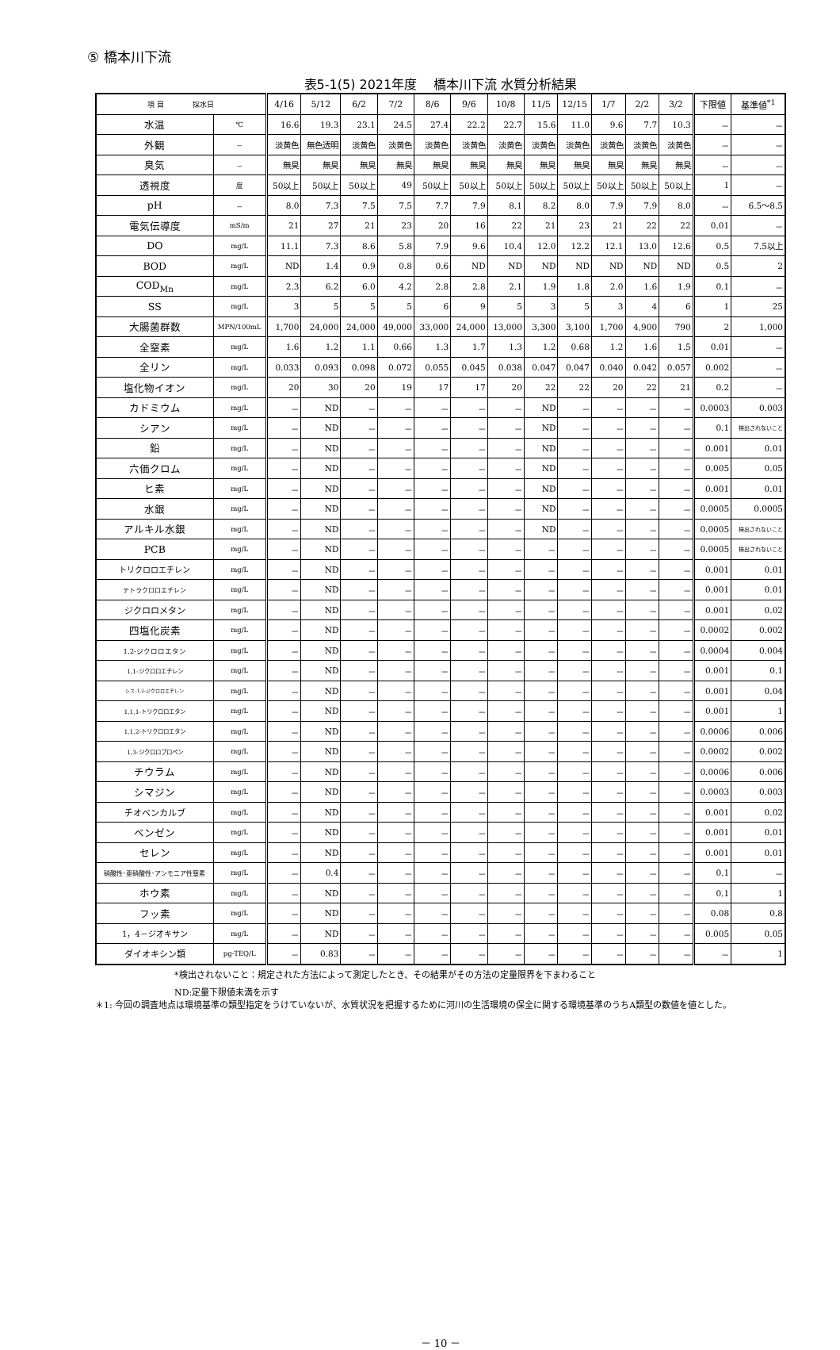⑤ 橋本川下流
表5-1(5) 2021年度　 橋本川下流 水質分析結果
| 項 目 採水日 | | 4/16 | 5/12 | 6/2 | 7/2 | 8/6 | 9/6 | 10/8 | 11/5 | 12/15 | 1/7 | 2/2 | 3/2 | 下限値 | 基準値<sup>*1</sup> |
| --- | --- | --- | --- | --- | --- | --- | --- | --- | --- | --- | --- | --- | --- | --- | --- |
| 水温 | ℃ | 16.6 | 19.3 | 23.1 | 24.5 | 27.4 | 22.2 | 22.7 | 15.6 | 11.0 | 9.6 | 7.7 | 10.3 | － | － |
| 外観 | － | 淡黄色 | 無色透明 | 淡黄色 | 淡黄色 | 淡黄色 | 淡黄色 | 淡黄色 | 淡黄色 | 淡黄色 | 淡黄色 | 淡黄色 | 淡黄色 | － | － |
| 臭気 | － | 無臭 | 無臭 | 無臭 | 無臭 | 無臭 | 無臭 | 無臭 | 無臭 | 無臭 | 無臭 | 無臭 | 無臭 | － | － |
| 透視度 | 度 | 50以上 | 50以上 | 50以上 | 49 | 50以上 | 50以上 | 50以上 | 50以上 | 50以上 | 50以上 | 50以上 | 50以上 | 1 | － |
| pH | － | 8.0 | 7.3 | 7.5 | 7.5 | 7.7 | 7.9 | 8.1 | 8.2 | 8.0 | 7.9 | 7.9 | 8.0 | － | 6.5～8.5 |
| 電気伝導度 | mS/m | 21 | 27 | 21 | 23 | 20 | 16 | 22 | 21 | 23 | 21 | 22 | 22 | 0.01 | － |
| DO | mg/L | 11.1 | 7.3 | 8.6 | 5.8 | 7.9 | 9.6 | 10.4 | 12.0 | 12.2 | 12.1 | 13.0 | 12.6 | 0.5 | 7.5以上 |
| BOD | mg/L | ND | 1.4 | 0.9 | 0.8 | 0.6 | ND | ND | ND | ND | ND | ND | ND | 0.5 | 2 |
| COD<sub>Mn</sub> | mg/L | 2.3 | 6.2 | 6.0 | 4.2 | 2.8 | 2.8 | 2.1 | 1.9 | 1.8 | 2.0 | 1.6 | 1.9 | 0.1 | － |
| SS | mg/L | 3 | 5 | 5 | 5 | 6 | 9 | 5 | 3 | 5 | 3 | 4 | 6 | 1 | 25 |
| 大腸菌群数 | MPN/100mL | 1,700 | 24,000 | 24,000 | 49,000 | 33,000 | 24,000 | 13,000 | 3,300 | 3,100 | 1,700 | 4,900 | 790 | 2 | 1,000 |
| 全窒素 | mg/L | 1.6 | 1.2 | 1.1 | 0.66 | 1.3 | 1.7 | 1.3 | 1.2 | 0.68 | 1.2 | 1.6 | 1.5 | 0.01 | － |
| 全リン | mg/L | 0.033 | 0.093 | 0.098 | 0.072 | 0.055 | 0.045 | 0.038 | 0.047 | 0.047 | 0.040 | 0.042 | 0.057 | 0.002 | － |
| 塩化物イオン | mg/L | 20 | 30 | 20 | 19 | 17 | 17 | 20 | 22 | 22 | 20 | 22 | 21 | 0.2 | － |
| カドミウム | mg/L | － | ND | － | － | － | － | － | ND | － | － | － | － | 0.0003 | 0.003 |
| シアン | mg/L | － | ND | － | － | － | － | － | ND | － | － | － | － | 0.1 | 検出されないこと |
| 鉛 | mg/L | － | ND | － | － | － | － | － | ND | － | － | － | － | 0.001 | 0.01 |
| 六価クロム | mg/L | － | ND | － | － | － | － | － | ND | － | － | － | － | 0.005 | 0.05 |
| ヒ素 | mg/L | － | ND | － | － | － | － | － | ND | － | － | － | － | 0.001 | 0.01 |
| 水銀 | mg/L | － | ND | － | － | － | － | － | ND | － | － | － | － | 0.0005 | 0.0005 |
| アルキル水銀 | mg/L | － | ND | － | － | － | － | － | ND | － | － | － | － | 0.0005 | 検出されないこと |
| PCB | mg/L | － | ND | － | － | － | － | － | － | － | － | － | － | 0.0005 | 検出されないこと |
| トリクロロエチレン | mg/L | － | ND | － | － | － | － | － | － | － | － | － | － | 0.001 | 0.01 |
| テトラクロロエチレン | mg/L | － | ND | － | － | － | － | － | － | － | － | － | － | 0.001 | 0.01 |
| ジクロロメタン | mg/L | － | ND | － | － | － | － | － | － | － | － | － | － | 0.001 | 0.02 |
| 四塩化炭素 | mg/L | － | ND | － | － | － | － | － | － | － | － | － | － | 0.0002 | 0.002 |
| 1,2-ジクロロエタン | mg/L | － | ND | － | － | － | － | － | － | － | － | － | － | 0.0004 | 0.004 |
| 1,1-ジクロロエチレン | mg/L | － | ND | － | － | － | － | － | － | － | － | － | － | 0.001 | 0.1 |
| シス-1,2-ジクロロエチレン | mg/L | － | ND | － | － | － | － | － | － | － | － | － | － | 0.001 | 0.04 |
| 1,1,1-トリクロロエタン | mg/L | － | ND | － | － | － | － | － | － | － | － | － | － | 0.001 | 1 |
| 1,1,2-トリクロロエタン | mg/L | － | ND | － | － | － | － | － | － | － | － | － | － | 0.0006 | 0.006 |
| 1,3-ジクロロプロペン | mg/L | － | ND | － | － | － | － | － | － | － | － | － | － | 0.0002 | 0.002 |
| チウラム | mg/L | － | ND | － | － | － | － | － | － | － | － | － | － | 0.0006 | 0.006 |
| シマジン | mg/L | － | ND | － | － | － | － | － | － | － | － | － | － | 0.0003 | 0.003 |
| チオベンカルブ | mg/L | － | ND | － | － | － | － | － | － | － | － | － | － | 0.001 | 0.02 |
| ベンゼン | mg/L | － | ND | － | － | － | － | － | － | － | － | － | － | 0.001 | 0.01 |
| セレン | mg/L | － | ND | － | － | － | － | － | － | － | － | － | － | 0.001 | 0.01 |
| 硝酸性･亜硝酸性･アンモニア性窒素 | mg/L | － | 0.4 | － | － | － | － | － | － | － | － | － | － | 0.1 | － |
| ホウ素 | mg/L | － | ND | － | － | － | － | － | － | － | － | － | － | 0.1 | 1 |
| フッ素 | mg/L | － | ND | － | － | － | － | － | － | － | － | － | － | 0.08 | 0.8 |
| 1，4－ジオキサン | mg/L | － | ND | － | － | － | － | － | － | － | － | － | － | 0.005 | 0.05 |
| ダイオキシン類 | pg-TEQ/L | － | 0.83 | － | － | － | － | － | － | － | － | － | － | － | 1 |
*検出されないこと：規定された方法によって測定したとき、その結果がその方法の定量限界を下まわること
ND:定量下限値未満を示す
＊1: 今回の調査地点は環境基準の類型指定をうけていないが、水質状況を把握するために河川の生活環境の保全に関する環境基準のうちA類型の数値を値とした。
－ 10 －